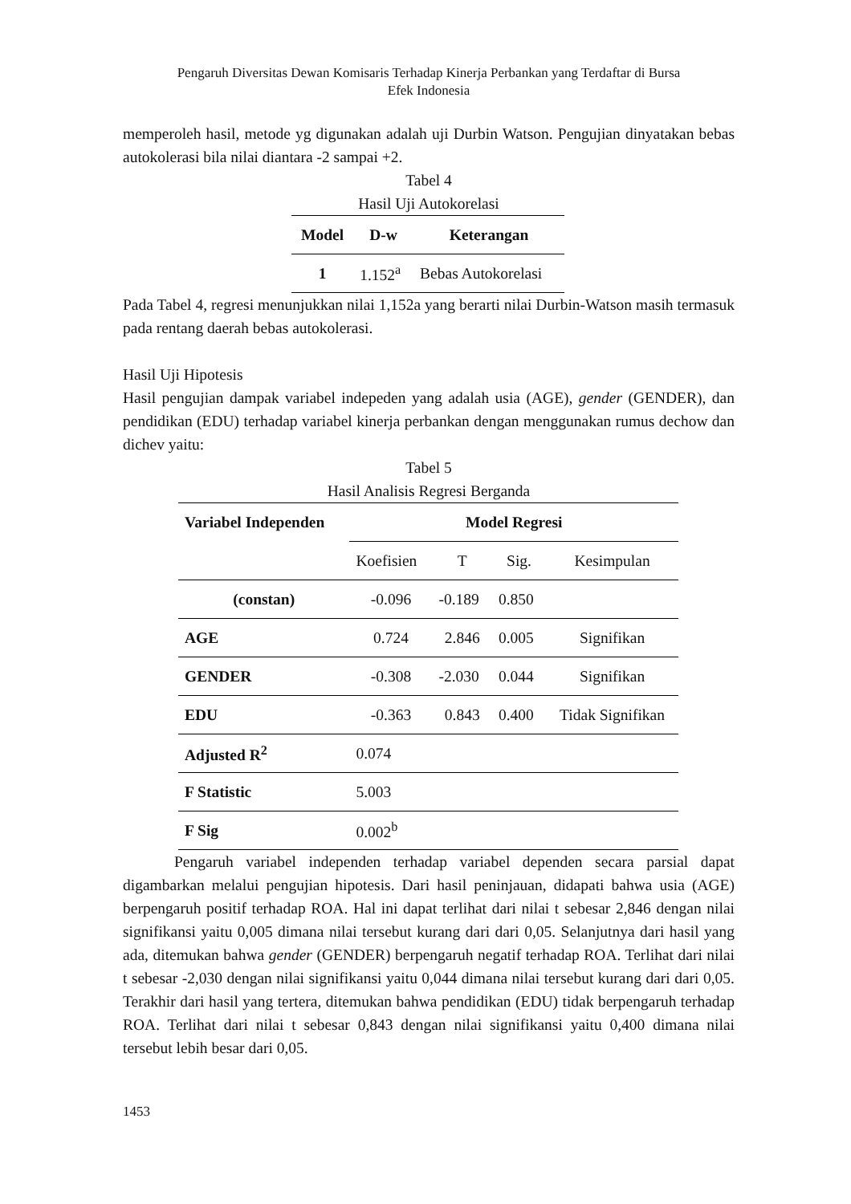Pengaruh Diversitas Dewan Komisaris Terhadap Kinerja Perbankan yang Terdaftar di Bursa
Efek Indonesia
memperoleh hasil, metode yg digunakan adalah uji Durbin Watson. Pengujian dinyatakan bebas autokolerasi bila nilai diantara -2 sampai +2.
Tabel 4
Hasil Uji Autokorelasi
| Model | D-w | Keterangan |
| --- | --- | --- |
| 1 | 1.152<sup>a</sup> | Bebas Autokorelasi |
Pada Tabel 4, regresi menunjukkan nilai 1,152a yang berarti nilai Durbin-Watson masih termasuk pada rentang daerah bebas autokolerasi.
Hasil Uji Hipotesis
Hasil pengujian dampak variabel indepeden yang adalah usia (AGE), gender (GENDER), dan pendidikan (EDU) terhadap variabel kinerja perbankan dengan menggunakan rumus dechow dan dichev yaitu:
Tabel 5
Hasil Analisis Regresi Berganda
| Variabel Independen | Model Regresi | | | |
| --- | --- | --- | --- | --- |
| | Koefisien | T | Sig. | Kesimpulan |
| (constan) | -0.096 | -0.189 | 0.850 | |
| AGE | 0.724 | 2.846 | 0.005 | Signifikan |
| GENDER | -0.308 | -2.030 | 0.044 | Signifikan |
| EDU | -0.363 | 0.843 | 0.400 | Tidak Signifikan |
| Adjusted R<sup>2</sup> | 0.074 | | | |
| F Statistic | 5.003 | | | |
| F Sig | 0.002<sup>b</sup> | | | |
Pengaruh variabel independen terhadap variabel dependen secara parsial dapat digambarkan melalui pengujian hipotesis. Dari hasil peninjauan, didapati bahwa usia (AGE) berpengaruh positif terhadap ROA. Hal ini dapat terlihat dari nilai t sebesar 2,846 dengan nilai signifikansi yaitu 0,005 dimana nilai tersebut kurang dari dari 0,05. Selanjutnya dari hasil yang ada, ditemukan bahwa gender (GENDER) berpengaruh negatif terhadap ROA. Terlihat dari nilai t sebesar -2,030 dengan nilai signifikansi yaitu 0,044 dimana nilai tersebut kurang dari dari 0,05. Terakhir dari hasil yang tertera, ditemukan bahwa pendidikan (EDU) tidak berpengaruh terhadap ROA. Terlihat dari nilai t sebesar 0,843 dengan nilai signifikansi yaitu 0,400 dimana nilai tersebut lebih besar dari 0,05.
1453